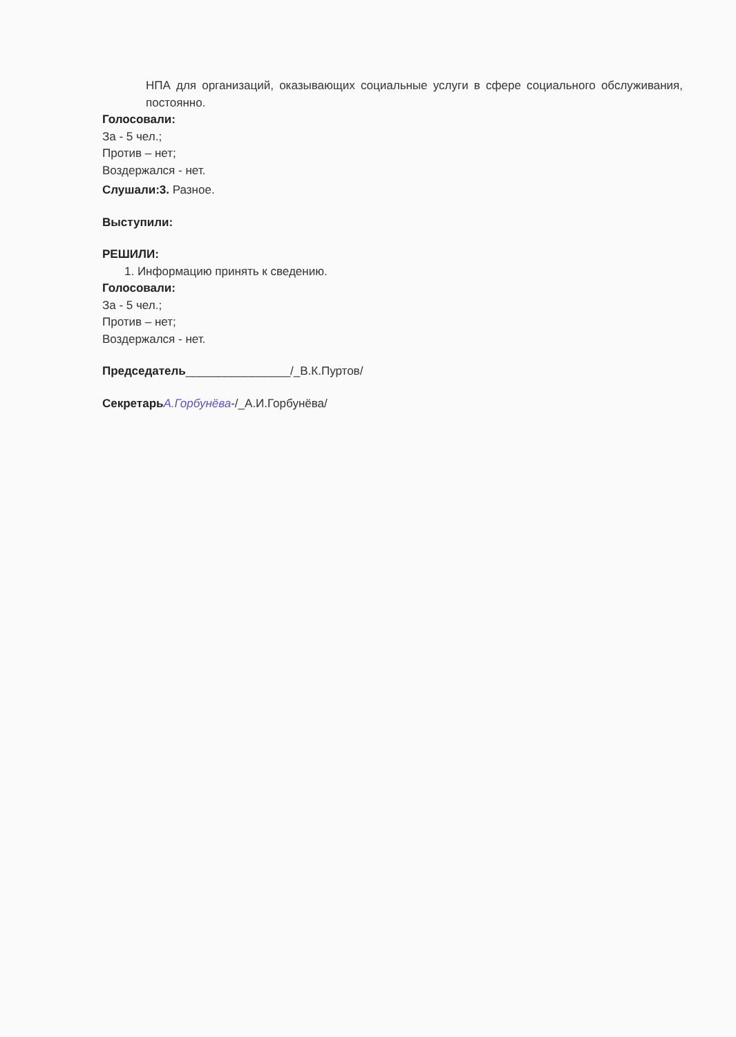НПА для организаций, оказывающих социальные услуги в сфере социального обслуживания, постоянно.
Голосовали:
За - 5 чел.;
Против – нет;
Воздержался - нет.
Слушали:3. Разное.
Выступили:
РЕШИЛИ:
1. Информацию принять к сведению.
Голосовали:
За - 5 чел.;
Против – нет;
Воздержался - нет.
Председатель________________/_В.К.Пуртов/
Секретарь А.Горбунёва-/_А.И.Горбунёва/